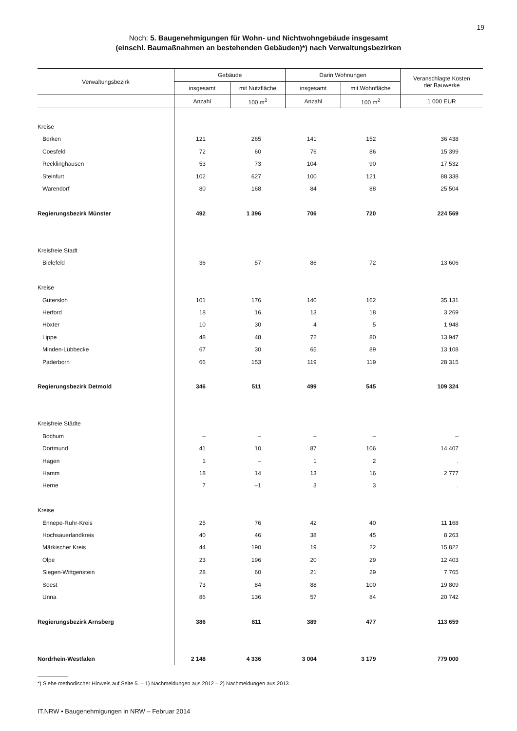19
Noch: 5. Baugenehmigungen für Wohn- und Nichtwohngebäude insgesamt
(einschl. Baumaßnahmen an bestehenden Gebäuden)*) nach Verwaltungsbezirken
| Verwaltungsbezirk | Gebäude | | Darin Wohnungen | | Veranschlagte Kosten der Bauwerke |
| --- | --- | --- | --- | --- | --- |
| | insgesamt | mit Nutzfläche | insgesamt | mit Wohnfläche | |
| | Anzahl | 100 m<sup>2</sup> | Anzahl | 100 m<sup>2</sup> | 1 000 EUR |
| Kreise | | | | | |
| Borken | 121 | 265 | 141 | 152 | 36 438 |
| Coesfeld | 72 | 60 | 76 | 86 | 15 399 |
| Recklinghausen | 53 | 73 | 104 | 90 | 17 532 |
| Steinfurt | 102 | 627 | 100 | 121 | 88 338 |
| Warendorf | 80 | 168 | 84 | 88 | 25 504 |
| Regierungsbezirk Münster | 492 | 1 396 | 706 | 720 | 224 569 |
| Kreisfreie Stadt | | | | | |
| Bielefeld | 36 | 57 | 86 | 72 | 13 606 |
| Kreise | | | | | |
| Gütersloh | 101 | 176 | 140 | 162 | 35 131 |
| Herford | 18 | 16 | 13 | 18 | 3 269 |
| Höxter | 10 | 30 | 4 | 5 | 1 948 |
| Lippe | 48 | 48 | 72 | 80 | 13 947 |
| Minden-Lübbecke | 67 | 30 | 65 | 89 | 13 108 |
| Paderborn | 66 | 153 | 119 | 119 | 28 315 |
| Regierungsbezirk Detmold | 346 | 511 | 499 | 545 | 109 324 |
| Kreisfreie Städte | | | | | |
| Bochum | – | – | – | – | – |
| Dortmund | 41 | 10 | 87 | 106 | 14 407 |
| Hagen | 1 | – | 1 | 2 | . |
| Hamm | 18 | 14 | 13 | 16 | 2 777 |
| Herne | 7 | –1 | 3 | 3 | . |
| Kreise | | | | | |
| Ennepe-Ruhr-Kreis | 25 | 76 | 42 | 40 | 11 168 |
| Hochsauerlandkreis | 40 | 46 | 38 | 45 | 8 263 |
| Märkischer Kreis | 44 | 190 | 19 | 22 | 15 822 |
| Olpe | 23 | 196 | 20 | 29 | 12 403 |
| Siegen-Wittgenstein | 28 | 60 | 21 | 29 | 7 765 |
| Soest | 73 | 84 | 88 | 100 | 19 809 |
| Unna | 86 | 136 | 57 | 84 | 20 742 |
| Regierungsbezirk Arnsberg | 386 | 811 | 389 | 477 | 113 659 |
| Nordrhein-Westfalen | 2 148 | 4 336 | 3 004 | 3 179 | 779 000 |
*) Siehe methodischer Hinweis auf Seite 5. – 1) Nachmeldungen aus 2012 – 2) Nachmeldungen aus 2013
IT.NRW • Baugenehmigungen in NRW – Februar 2014